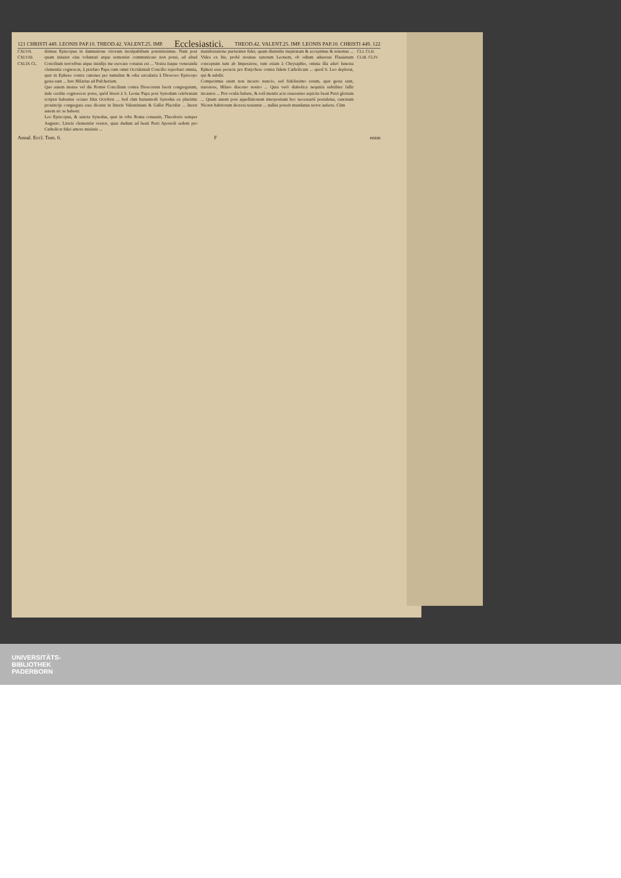121 CHRISTI 449. LEONIS PAP.10. THEOD.42. VALENT.25. IMP. Ecclesiastici. THEOD.42. VALENT.25. IMP. LEONIS PAP.10. CHRISTI 449. 122
CXLVII. CXLVIII. CXLIX CL.
drimus Episcopus in damnatione virorum inculpabilium potentissimus. Nam post quam iniustæ eius voluntati atque sententiæ communicare non potui, ad aliud Concilium terroribus atque insidijs me euocare conatus est ... Vestra itaque veneranda clementia cognoscat, à præfato Papa cum omni Occidentali Concilio reprobari omnia, quæ in Epheso contra canones per tumultus & odia sæcularia à Dioscoro Episcopo gesta sunt ... hæc Hilarius ad Pulcheriam.
Quo autem mense vel die Romæ Concilium contra Dioscorum fuerit congregatum, inde certiùs cognoscere potes, quòd literæ à S. Leone Papa post Synodum celebratam scriptæ habentur octauo Idus Octobris ... Sed cùm huiusmodi Synodus ex plurimis prouincijs congregata esse dicatur in litteris Valentiniani & Gallæ Placidiæ ... literæ autem sic se habent:
Leo Episcopus, & sancta Synodus, quæ in vrbe Roma conuenit, Theodosio semper Augusto. Literis clementiæ vestræ, quas dudum ad beati Petri Apostoli sedem pro Catholicæ fidei amore misistis ...
manifestatione purissimæ fidei, quam diuinitùs inspiratam & accepimus & tenemus ... Vides ex his, probè nouisse sanctum Leonem, ob odium aduersus Flauianum conceptum tum ab Imperatore, tum etiam à Chrysaphio, omnia illa adeò funesta Ephesi esse peracta pro Eutychete contra fidem Catholicam ... quod S. Leo deplorat, qui & subdit:
Comperimus enim non incerto nuncio, sed fidelissimo rerum, quæ gesta sunt, narratore, Hilaro diacono nostro ... Quia verò diabolica nequitia subtiliter fallit incautos ... Præ oculis habete, & totâ mentis acie reuerenter aspicite beati Petri gloriam ... Quam autem post appellationem interpositam hoc necessariè postuletur, canonum Nicææ habitorum decreta testantur ... nullus poterit mundanus terror auferre. Cùm
CLI. CLII. CLIII. CLIV.
Annal. Eccl. Tom. 6. F enim
UNIVERSITÄTS-
BIBLIOTHEK
PADERBORN